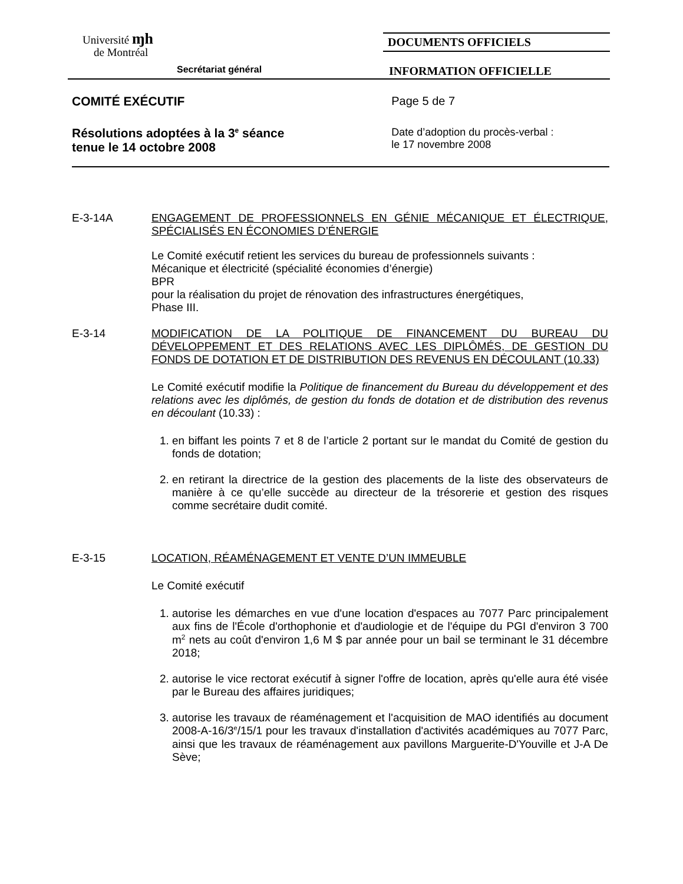Université ɱh
de Montréal
DOCUMENTS OFFICIELS
Secrétariat général
INFORMATION OFFICIELLE
COMITÉ EXÉCUTIF Page 5 de 7
Résolutions adoptées à la 3<sup>e</sup> séance
tenue le 14 octobre 2008
Date d’adoption du procès-verbal :
le 17 novembre 2008
E-3-14A ENGAGEMENT DE PROFESSIONNELS EN GÉNIE MÉCANIQUE ET ÉLECTRIQUE, SPÉCIALISÉS EN ÉCONOMIES D’ÉNERGIE
Le Comité exécutif retient les services du bureau de professionnels suivants :
Mécanique et électricité (spécialité économies d’énergie)
BPR
pour la réalisation du projet de rénovation des infrastructures énergétiques,
Phase III.
E-3-14 MODIFICATION DE LA POLITIQUE DE FINANCEMENT DU BUREAU DU DÉVELOPPEMENT ET DES RELATIONS AVEC LES DIPLÔMÉS, DE GESTION DU FONDS DE DOTATION ET DE DISTRIBUTION DES REVENUS EN DÉCOULANT (10.33)
Le Comité exécutif modifie la Politique de financement du Bureau du développement et des relations avec les diplômés, de gestion du fonds de dotation et de distribution des revenus en découlant (10.33) :
1. en biffant les points 7 et 8 de l’article 2 portant sur le mandat du Comité de gestion du fonds de dotation;
2. en retirant la directrice de la gestion des placements de la liste des observateurs de manière à ce qu’elle succède au directeur de la trésorerie et gestion des risques comme secrétaire dudit comité.
E-3-15 LOCATION, RÉAMÉNAGEMENT ET VENTE D’UN IMMEUBLE
Le Comité exécutif
1. autorise les démarches en vue d'une location d'espaces au 7077 Parc principalement aux fins de l'École d'orthophonie et d'audiologie et de l'équipe du PGI d'environ 3 700 m<sup>2</sup> nets au coût d'environ 1,6 M $ par année pour un bail se terminant le 31 décembre 2018;
2. autorise le vice rectorat exécutif à signer l'offre de location, après qu'elle aura été visée par le Bureau des affaires juridiques;
3. autorise les travaux de réaménagement et l'acquisition de MAO identifiés au document 2008-A-16/3<sup>e</sup>/15/1 pour les travaux d'installation d'activités académiques au 7077 Parc, ainsi que les travaux de réaménagement aux pavillons Marguerite-D'Youville et J-A De Sève;